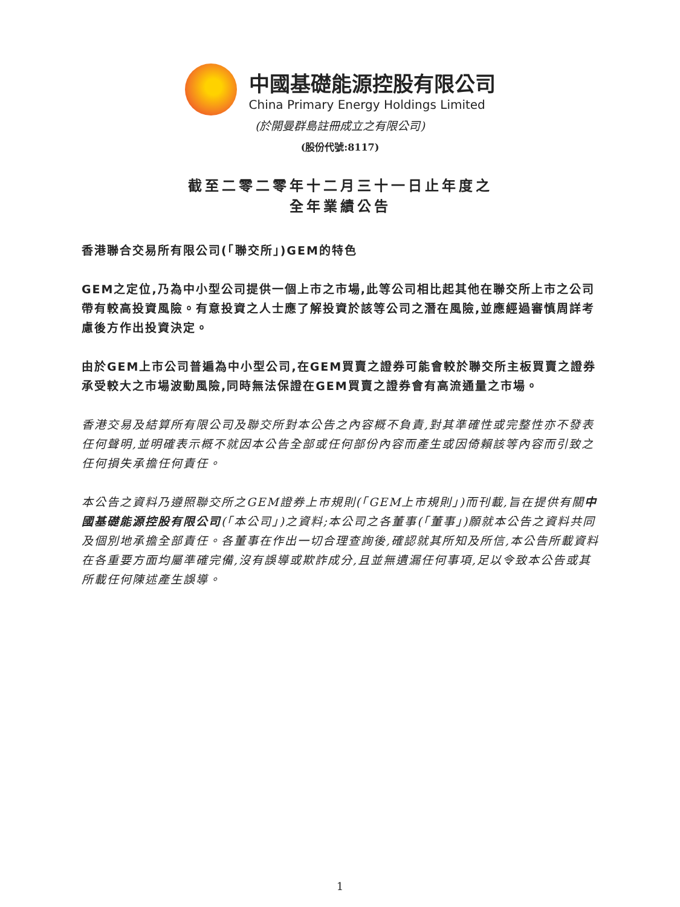中國基礎能源控股有限公司
China Primary Energy Holdings Limited
(於開曼群島註冊成立之有限公司)
(股份代號:8117)
截至二零二零年十二月三十一日止年度之
全年業績公告
香港聯合交易所有限公司(「聯交所」)GEM的特色
GEM之定位,乃為中小型公司提供一個上市之市場,此等公司相比起其他在聯交所上市之公司帶有較高投資風險。有意投資之人士應了解投資於該等公司之潛在風險,並應經過審慎周詳考慮後方作出投資決定。
由於GEM上市公司普遍為中小型公司,在GEM買賣之證券可能會較於聯交所主板買賣之證券承受較大之市場波動風險,同時無法保證在GEM買賣之證券會有高流通量之市場。
香港交易及結算所有限公司及聯交所對本公告之內容概不負責,對其準確性或完整性亦不發表任何聲明,並明確表示概不就因本公告全部或任何部份內容而產生或因倚賴該等內容而引致之任何損失承擔任何責任。
本公告之資料乃遵照聯交所之GEM證券上市規則(「GEM上市規則」)而刊載,旨在提供有關中國基礎能源控股有限公司(「本公司」)之資料;本公司之各董事(「董事」)願就本公告之資料共同及個別地承擔全部責任。各董事在作出一切合理查詢後,確認就其所知及所信,本公告所載資料在各重要方面均屬準確完備,沒有誤導或欺詐成分,且並無遺漏任何事項,足以令致本公告或其所載任何陳述產生誤導。
1